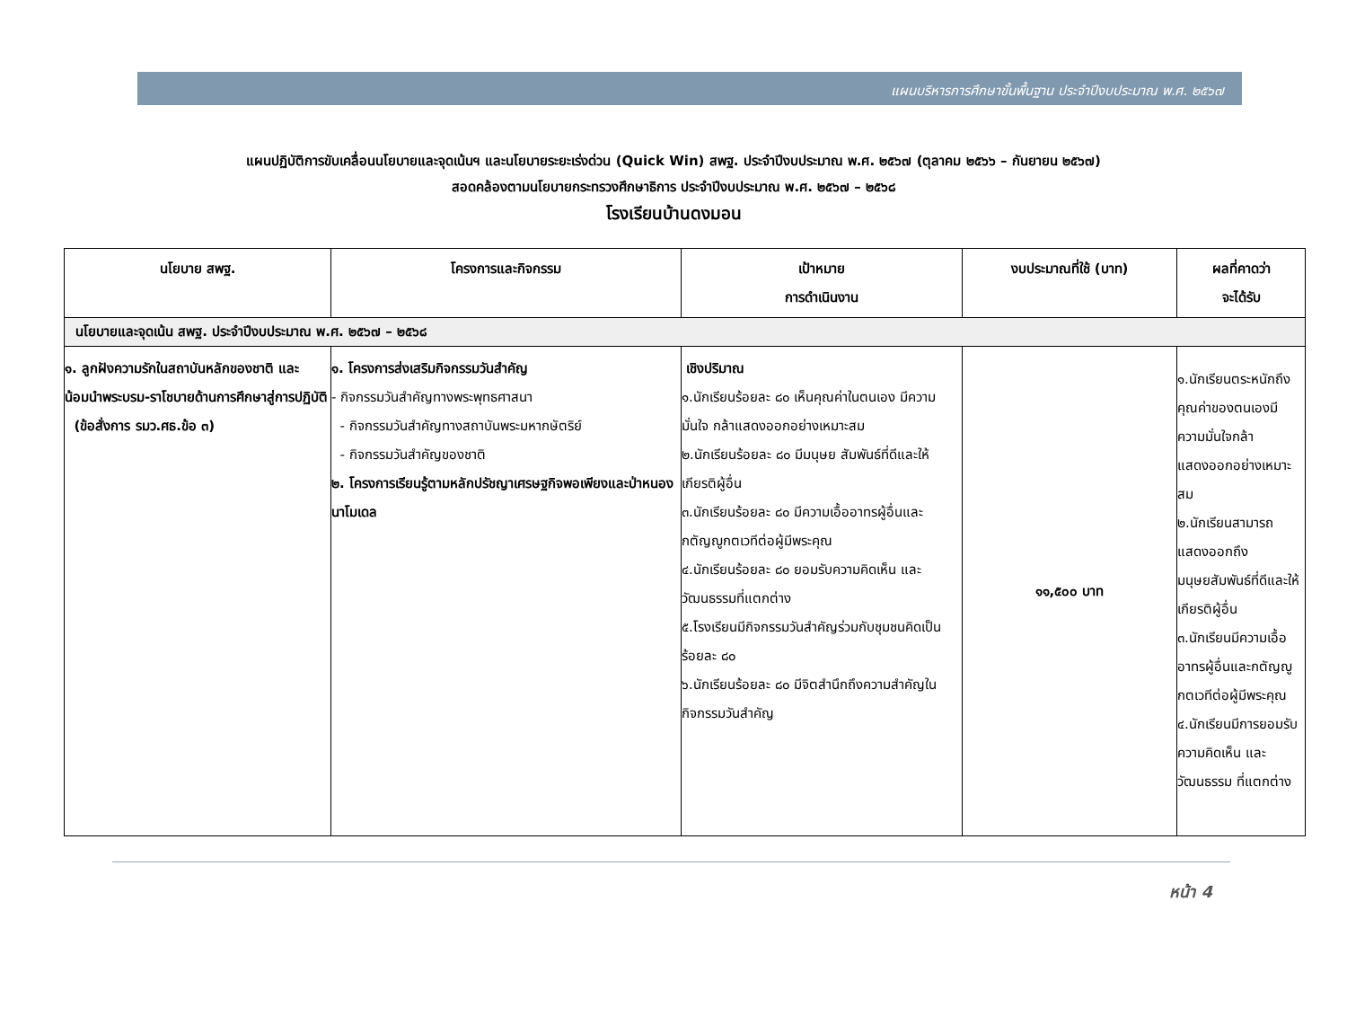แผนบริหารการศึกษาขั้นพื้นฐาน ประจำปีงบประมาณ พ.ศ. ๒๕๖๗
แผนปฏิบัติการขับเคลื่อนนโยบายและจุดเน้นฯ และนโยบายระยะเร่งด่วน (Quick Win) สพฐ. ประจำปีงบประมาณ พ.ศ. ๒๕๖๗ (ตุลาคม ๒๕๖๖ – กันยายน ๒๕๖๗)
สอดคล้องตามนโยบายกระทรวงศึกษาธิการ ประจำปีงบประมาณ พ.ศ. ๒๕๖๗ – ๒๕๖๘
โรงเรียนบ้านดงมอน
| นโยบาย สพฐ. | โครงการและกิจกรรม | เป้าหมาย การดำเนินงาน | งบประมาณที่ใช้ (บาท) | ผลที่คาดว่า จะได้รับ |
| --- | --- | --- | --- | --- |
| นโยบายและจุดเน้น สพฐ. ประจำปีงบประมาณ พ.ศ. ๒๕๖๗ – ๒๕๖๘ | | | | |
| ๑. ลูกฝังความรักในสถาบันหลักของชาติ และน้อมนำพระบรม-ราโชบายด้านการศึกษาสู่การปฏิบัติ (ข้อสั่งการ รมว.ศธ.ข้อ ๓) | ๑. โครงการส่งเสริมกิจกรรมวันสำคัญ - กิจกรรมวันสำคัญทางพระพุทธศาสนา - กิจกรรมวันสำคัญทางสถาบันพระมหากษัตริย์ - กิจกรรมวันสำคัญของชาติ ๒. โครงการเรียนรู้ตามหลักปรัชญาเศรษฐกิจพอเพียงและป่าหนองนาโมเดล | เชิงปริมาณ ๑.นักเรียนร้อยละ ๘๐ เห็นคุณค่าในตนเอง มีความมั่นใจ กล้าแสดงออกอย่างเหมาะสม ๒.นักเรียนร้อยละ ๘๐ มีมนุษย สัมพันธ์ที่ดีและให้เกียรติผู้อื่น ๓.นักเรียนร้อยละ ๘๐ มีความเอื้ออาทรผู้อื่นและกตัญญูกตเวทีต่อผู้มีพระคุณ ๔.นักเรียนร้อยละ ๘๐ ยอมรับความคิดเห็น และวัฒนธรรมที่แตกต่าง ๕.โรงเรียนมีกิจกรรมวันสำคัญร่วมกับชุมชนคิดเป็นร้อยละ ๘๐ ๖.นักเรียนร้อยละ ๘๐ มีจิตสำนึกถึงความสำคัญในกิจกรรมวันสำคัญ | ๑๑,๕๐๐ บาท | ๑.นักเรียนตระหนักถึงคุณค่าของตนเองมีความมั่นใจกล้า แสดงออกอย่างเหมาะสม ๒.นักเรียนสามารถแสดงออกถึงมนุษยสัมพันธ์ที่ดีและให้เกียรติผู้อื่น ๓.นักเรียนมีความเอื้ออาทรผู้อื่นและกตัญญูกตเวทีต่อผู้มีพระคุณ ๔.นักเรียนมีการยอมรับความคิดเห็น และวัฒนธรรม ที่แตกต่าง |
หน้า 4